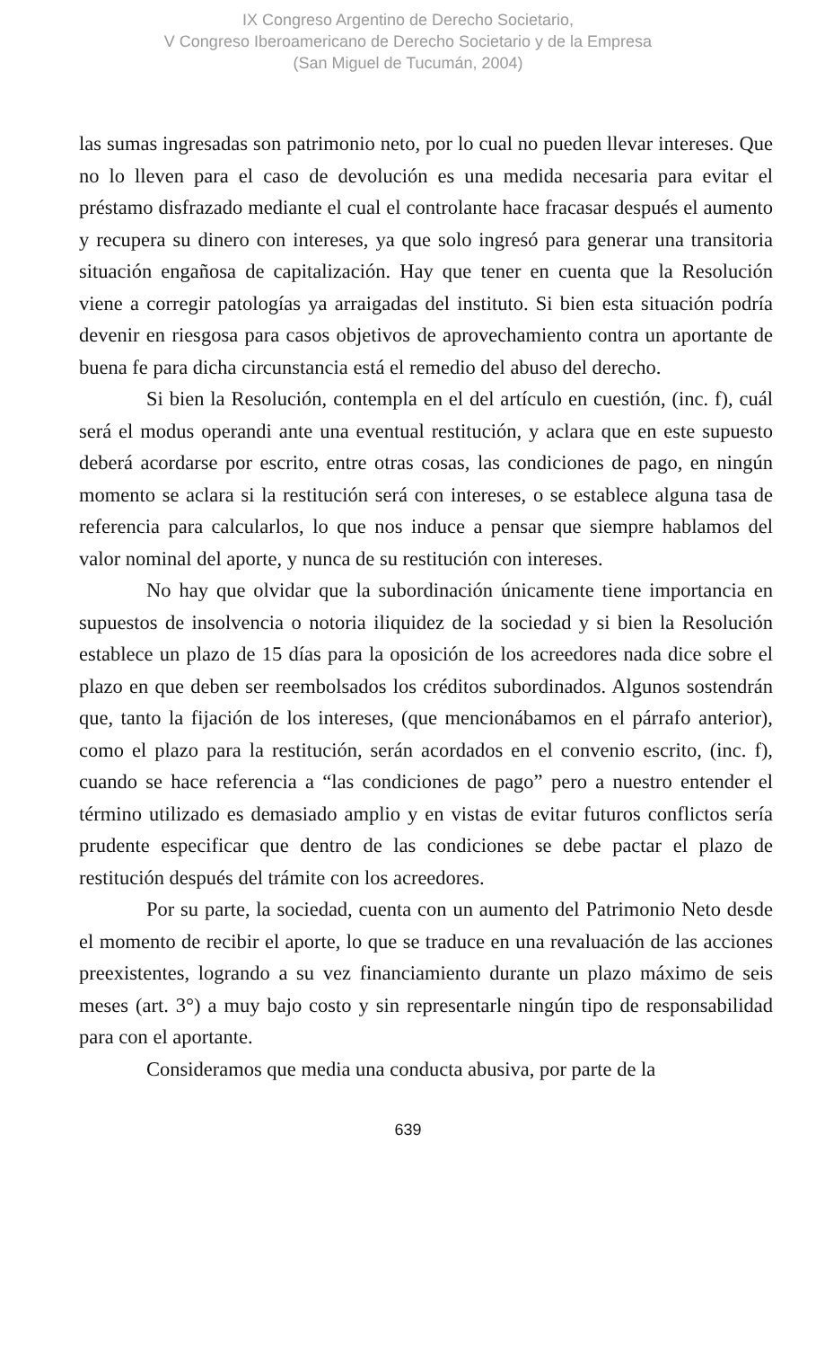IX Congreso Argentino de Derecho Societario,
V Congreso Iberoamericano de Derecho Societario y de la Empresa
(San Miguel de Tucumán, 2004)
las sumas ingresadas son patrimonio neto, por lo cual no pueden llevar intereses. Que no lo lleven para el caso de devolución es una medida necesaria para evitar el préstamo disfrazado mediante el cual el controlante hace fracasar después el aumento y recupera su dinero con intereses, ya que solo ingresó para generar una transitoria situación engañosa de capitalización. Hay que tener en cuenta que la Resolución viene a corregir patologías ya arraigadas del instituto. Si bien esta situación podría devenir en riesgosa para casos objetivos de aprovechamiento contra un aportante de buena fe para dicha circunstancia está el remedio del abuso del derecho.
Si bien la Resolución, contempla en el del artículo en cuestión, (inc. f), cuál será el modus operandi ante una eventual restitución, y aclara que en este supuesto deberá acordarse por escrito, entre otras cosas, las condiciones de pago, en ningún momento se aclara si la restitución será con intereses, o se establece alguna tasa de referencia para calcularlos, lo que nos induce a pensar que siempre hablamos del valor nominal del aporte, y nunca de su restitución con intereses.
No hay que olvidar que la subordinación únicamente tiene importancia en supuestos de insolvencia o notoria iliquidez de la sociedad y si bien la Resolución establece un plazo de 15 días para la oposición de los acreedores nada dice sobre el plazo en que deben ser reembolsados los créditos subordinados. Algunos sostendrán que, tanto la fijación de los intereses, (que mencionábamos en el párrafo anterior), como el plazo para la restitución, serán acordados en el convenio escrito, (inc. f), cuando se hace referencia a “las condiciones de pago” pero a nuestro entender el término utilizado es demasiado amplio y en vistas de evitar futuros conflictos sería prudente especificar que dentro de las condiciones se debe pactar el plazo de restitución después del trámite con los acreedores.
Por su parte, la sociedad, cuenta con un aumento del Patrimonio Neto desde el momento de recibir el aporte, lo que se traduce en una revaluación de las acciones preexistentes, logrando a su vez financiamiento durante un plazo máximo de seis meses (art. 3°) a muy bajo costo y sin representarle ningún tipo de responsabilidad para con el aportante.
Consideramos que media una conducta abusiva, por parte de la
639